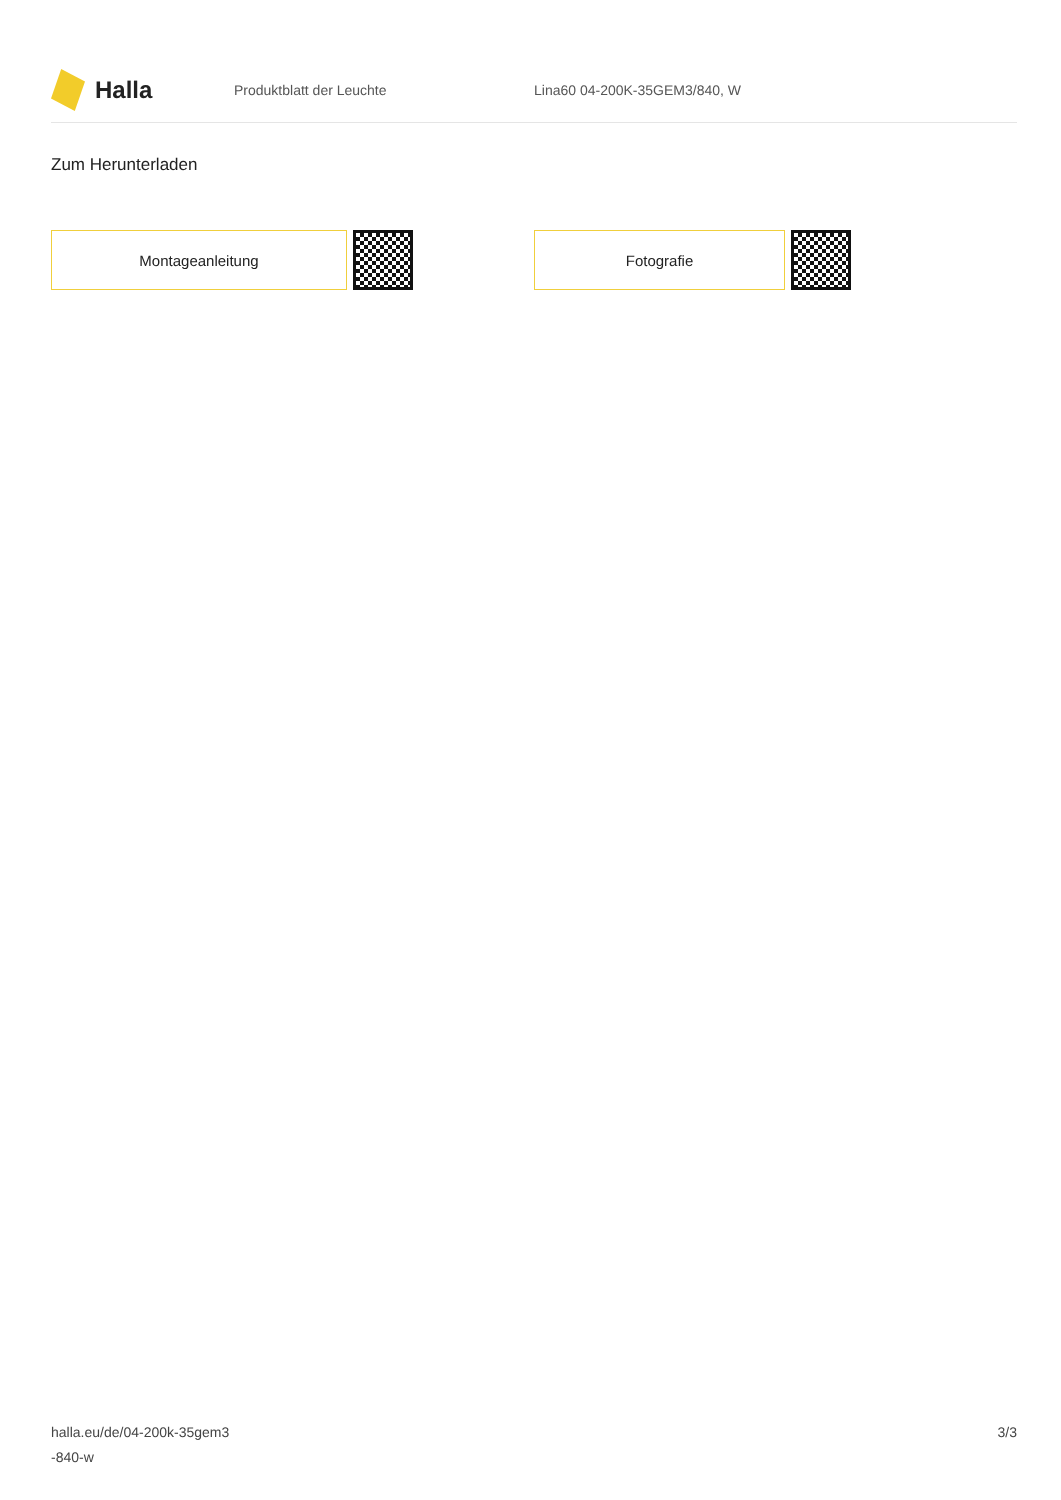Halla
Produktblatt der Leuchte Lina60 04-200K-35GEM3/840, W
Zum Herunterladen
Montageanleitung Fotografie
halla.eu/de/04-200k-35gem3
-840-w
3/3